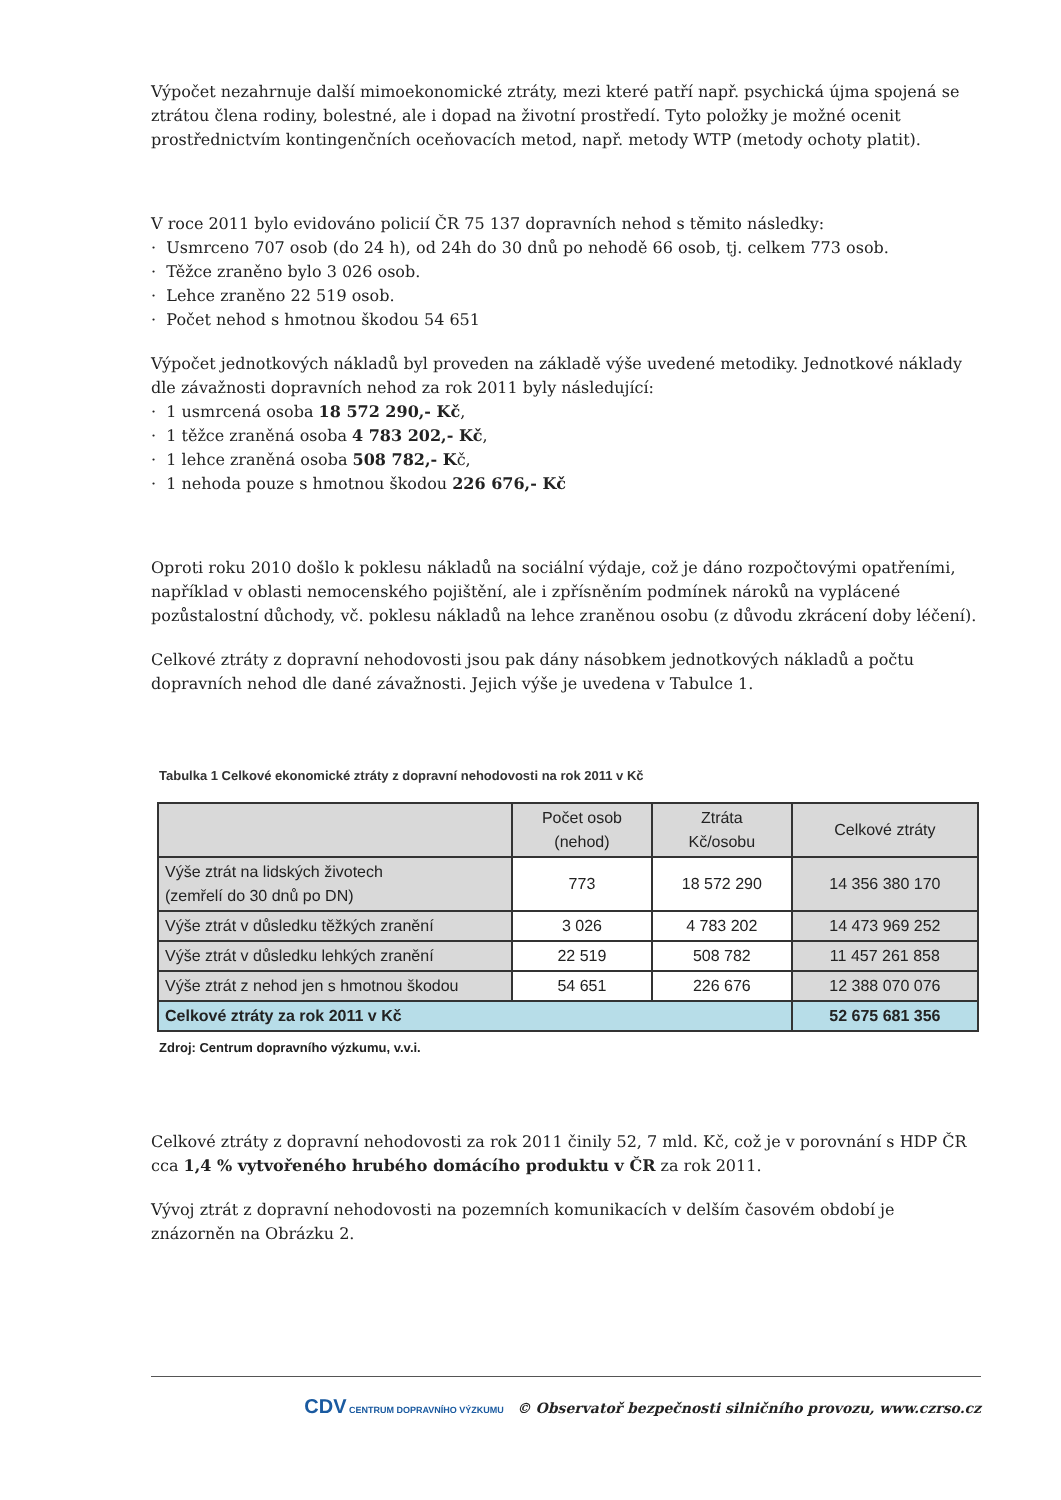Výpočet nezahrnuje další mimoekonomické ztráty, mezi které patří např. psychická újma spojená se ztrátou člena rodiny, bolestné, ale i dopad na životní prostředí. Tyto položky je možné ocenit prostřednictvím kontingenčních oceňovacích metod, např. metody WTP (metody ochoty platit).
V roce 2011 bylo evidováno policií ČR 75 137 dopravních nehod s těmito následky:
· Usmrceno 707 osob (do 24 h), od 24h do 30 dnů po nehodě 66 osob, tj. celkem 773 osob.
· Těžce zraněno bylo 3 026 osob.
· Lehce zraněno 22 519 osob.
· Počet nehod s hmotnou škodou 54 651
Výpočet jednotkových nákladů byl proveden na základě výše uvedené metodiky. Jednotkové náklady dle závažnosti dopravních nehod za rok 2011 byly následující:
· 1 usmrcená osoba 18 572 290,- Kč,
· 1 těžce zraněná osoba 4 783 202,- Kč,
· 1 lehce zraněná osoba 508 782,- Kč,
· 1 nehoda pouze s hmotnou škodou 226 676,- Kč
Oproti roku 2010 došlo k poklesu nákladů na sociální výdaje, což je dáno rozpočtovými opatřeními, například v oblasti nemocenského pojištění, ale i zpřísněním podmínek nároků na vyplácené pozůstalostní důchody, vč. poklesu nákladů na lehce zraněnou osobu (z důvodu zkrácení doby léčení).
Celkové ztráty z dopravní nehodovosti jsou pak dány násobkem jednotkových nákladů a počtu dopravních nehod dle dané závažnosti. Jejich výše je uvedena v Tabulce 1.
Tabulka 1 Celkové ekonomické ztráty z dopravní nehodovosti na rok 2011 v Kč
| | Počet osob (nehod) | Ztráta Kč/osobu | Celkové ztráty |
| --- | --- | --- | --- |
| Výše ztrát na lidských životech (zemřelí do 30 dnů po DN) | 773 | 18 572 290 | 14 356 380 170 |
| Výše ztrát v důsledku těžkých zranění | 3 026 | 4 783 202 | 14 473 969 252 |
| Výše ztrát v důsledku lehkých zranění | 22 519 | 508 782 | 11 457 261 858 |
| Výše ztrát z nehod jen s hmotnou škodou | 54 651 | 226 676 | 12 388 070 076 |
| Celkové ztráty za rok 2011 v Kč | | | 52 675 681 356 |
Zdroj: Centrum dopravního výzkumu, v.v.i.
Celkové ztráty z dopravní nehodovosti za rok 2011 činily 52, 7 mld. Kč, což je v porovnání s HDP ČR cca 1,4 % vytvořeného hrubého domácího produktu v ČR za rok 2011.
Vývoj ztrát z dopravní nehodovosti na pozemních komunikacích v delším časovém období je znázorněn na Obrázku 2.
CDV CENTRUM DOPRAVNÍHO VÝZKUMU © Observatoř bezpečnosti silničního provozu, www.czrso.cz